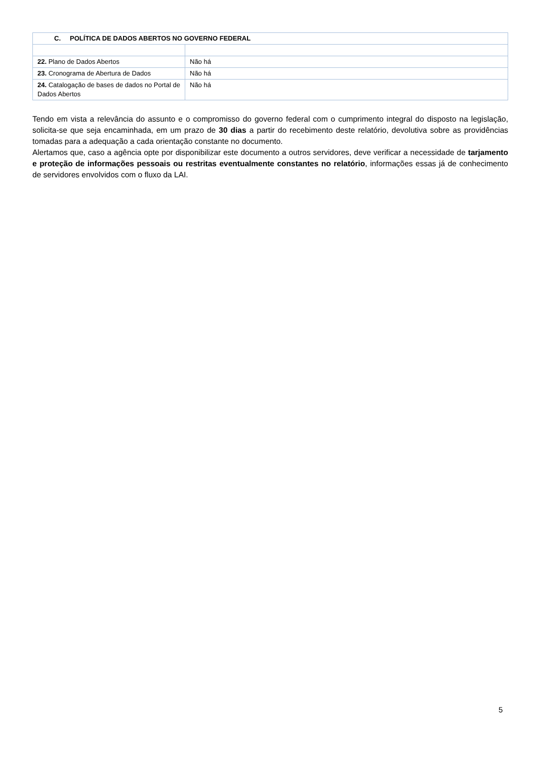| C. POLÍTICA DE DADOS ABERTOS NO GOVERNO FEDERAL | |
| 22. Plano de Dados Abertos | Não há |
| 23. Cronograma de Abertura de Dados | Não há |
| 24. Catalogação de bases de dados no Portal de Dados Abertos | Não há |
Tendo em vista a relevância do assunto e o compromisso do governo federal com o cumprimento integral do disposto na legislação, solicita-se que seja encaminhada, em um prazo de 30 dias a partir do recebimento deste relatório, devolutiva sobre as providências tomadas para a adequação a cada orientação constante no documento.
Alertamos que, caso a agência opte por disponibilizar este documento a outros servidores, deve verificar a necessidade de tarjamento e proteção de informações pessoais ou restritas eventualmente constantes no relatório, informações essas já de conhecimento de servidores envolvidos com o fluxo da LAI.
5